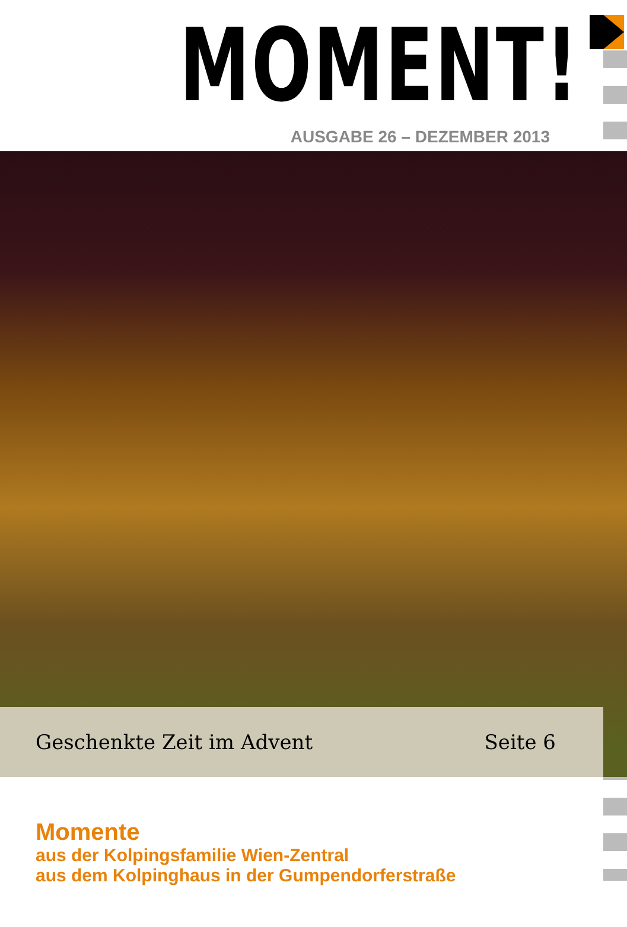MOMENT!
AUSGABE 26 – DEZEMBER 2013
Geschenkte Zeit im Advent Seite 6
Momente
aus der Kolpingsfamilie Wien-Zentral
aus dem Kolpinghaus in der Gumpendorferstraße